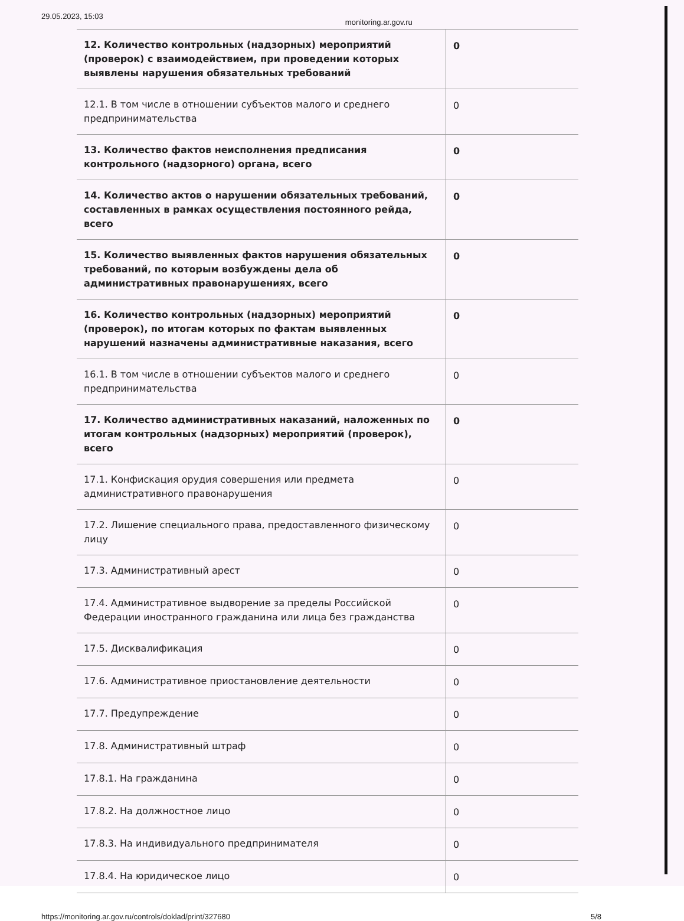29.05.2023, 15:03 monitoring.ar.gov.ru
| 12. Количество контрольных (надзорных) мероприятий (проверок) с взаимодействием, при проведении которых выявлены нарушения обязательных требований | 0 |
| 12.1. В том числе в отношении субъектов малого и среднего предпринимательства | 0 |
| 13. Количество фактов неисполнения предписания контрольного (надзорного) органа, всего | 0 |
| 14. Количество актов о нарушении обязательных требований, составленных в рамках осуществления постоянного рейда, всего | 0 |
| 15. Количество выявленных фактов нарушения обязательных требований, по которым возбуждены дела об административных правонарушениях, всего | 0 |
| 16. Количество контрольных (надзорных) мероприятий (проверок), по итогам которых по фактам выявленных нарушений назначены административные наказания, всего | 0 |
| 16.1. В том числе в отношении субъектов малого и среднего предпринимательства | 0 |
| 17. Количество административных наказаний, наложенных по итогам контрольных (надзорных) мероприятий (проверок), всего | 0 |
| 17.1. Конфискация орудия совершения или предмета административного правонарушения | 0 |
| 17.2. Лишение специального права, предоставленного физическому лицу | 0 |
| 17.3. Административный арест | 0 |
| 17.4. Административное выдворение за пределы Российской Федерации иностранного гражданина или лица без гражданства | 0 |
| 17.5. Дисквалификация | 0 |
| 17.6. Административное приостановление деятельности | 0 |
| 17.7. Предупреждение | 0 |
| 17.8. Административный штраф | 0 |
| 17.8.1. На гражданина | 0 |
| 17.8.2. На должностное лицо | 0 |
| 17.8.3. На индивидуального предпринимателя | 0 |
| 17.8.4. На юридическое лицо | 0 |
https://monitoring.ar.gov.ru/controls/doklad/print/327680 5/8